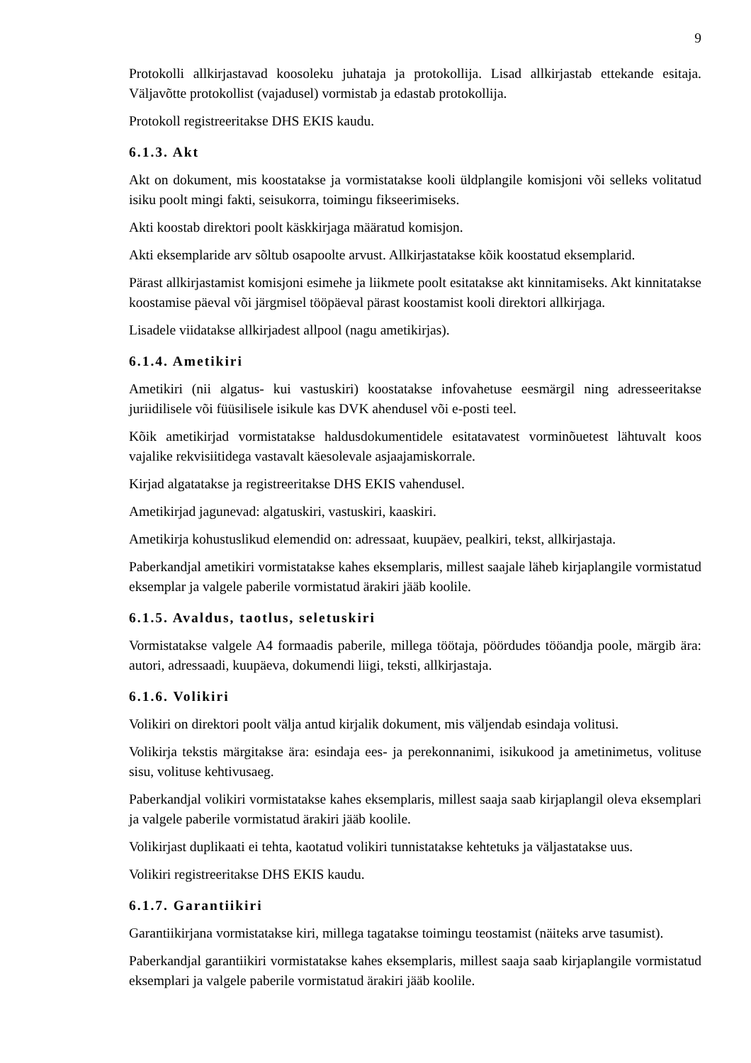9
Protokolli allkirjastavad koosoleku juhataja ja protokollija. Lisad allkirjastab ettekande esitaja. Väljavõtte protokollist (vajadusel) vormistab ja edastab protokollija.
Protokoll registreeritakse DHS EKIS kaudu.
6.1.3. Akt
Akt on dokument, mis koostatakse ja vormistatakse kooli üldplangile komisjoni või selleks volitatud isiku poolt mingi fakti, seisukorra, toimingu fikseerimiseks.
Akti koostab direktori poolt käskkirjaga määratud komisjon.
Akti eksemplaride arv sõltub osapoolte arvust. Allkirjastatakse kõik koostatud eksemplarid.
Pärast allkirjastamist komisjoni esimehe ja liikmete poolt esitatakse akt kinnitamiseks. Akt kinnitatakse koostamise päeval või järgmisel tööpäeval pärast koostamist kooli direktori allkirjaga.
Lisadele viidatakse allkirjadest allpool (nagu ametikirjas).
6.1.4. Ametikiri
Ametikiri (nii algatus- kui vastuskiri) koostatakse infovahetuse eesmärgil ning adresseeritakse juriidilisele või füüsilisele isikule kas DVK ahendusel või e-posti teel.
Kõik ametikirjad vormistatakse haldusdokumentidele esitatavatest vorminõuetest lähtuvalt koos vajalike rekvisiitidega vastavalt käesolevale asjaajamiskorrale.
Kirjad algatatakse ja registreeritakse DHS EKIS vahendusel.
Ametikirjad jagunevad: algatuskiri, vastuskiri, kaaskiri.
Ametikirja kohustuslikud elemendid on: adressaat, kuupäev, pealkiri, tekst, allkirjastaja.
Paberkandjal ametikiri vormistatakse kahes eksemplaris, millest saajale läheb kirjaplangile vormistatud eksemplar ja valgele paberile vormistatud ärakiri jääb koolile.
6.1.5. Avaldus, taotlus, seletuskiri
Vormistatakse valgele A4 formaadis paberile, millega töötaja, pöördudes tööandja poole, märgib ära: autori, adressaadi, kuupäeva, dokumendi liigi, teksti, allkirjastaja.
6.1.6. Volikiri
Volikiri on direktori poolt välja antud kirjalik dokument, mis väljendab esindaja volitusi.
Volikirja tekstis märgitakse ära: esindaja ees- ja perekonnanimi, isikukood ja ametinimetus, volituse sisu, volituse kehtivusaeg.
Paberkandjal volikiri vormistatakse kahes eksemplaris, millest saaja saab kirjaplangil oleva eksemplari ja valgele paberile vormistatud ärakiri jääb koolile.
Volikirjast duplikaati ei tehta, kaotatud volikiri tunnistatakse kehtetuks ja väljastatakse uus.
Volikiri registreeritakse DHS EKIS kaudu.
6.1.7. Garantiikiri
Garantiikirjana vormistatakse kiri, millega tagatakse toimingu teostamist (näiteks arve tasumist).
Paberkandjal garantiikiri vormistatakse kahes eksemplaris, millest saaja saab kirjaplangile vormistatud eksemplari ja valgele paberile vormistatud ärakiri jääb koolile.